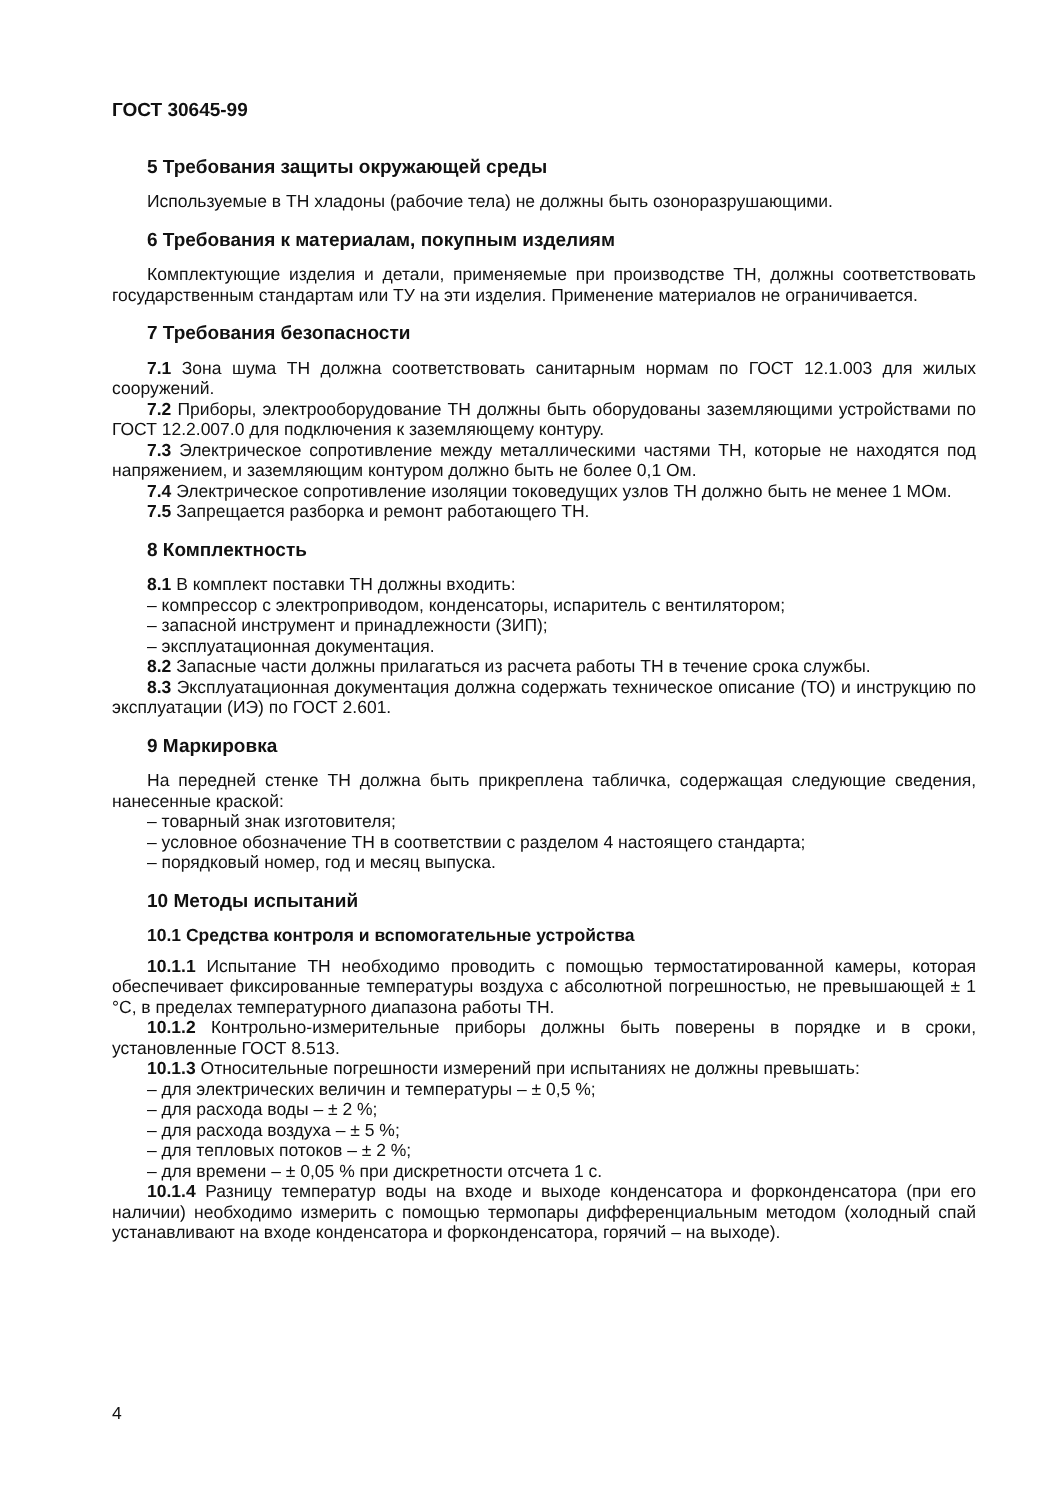ГОСТ 30645-99
5 Требования защиты окружающей среды
Используемые в ТН хладоны (рабочие тела) не должны быть озоноразрушающими.
6 Требования к материалам, покупным изделиям
Комплектующие изделия и детали, применяемые при производстве ТН, должны соответствовать государственным стандартам или ТУ на эти изделия. Применение материалов не ограничивается.
7 Требования безопасности
7.1 Зона шума ТН должна соответствовать санитарным нормам по ГОСТ 12.1.003 для жилых сооружений.
7.2 Приборы, электрооборудование ТН должны быть оборудованы заземляющими устройствами по ГОСТ 12.2.007.0 для подключения к заземляющему контуру.
7.3 Электрическое сопротивление между металлическими частями ТН, которые не находятся под напряжением, и заземляющим контуром должно быть не более 0,1 Ом.
7.4 Электрическое сопротивление изоляции токоведущих узлов ТН должно быть не менее 1 МОм.
7.5 Запрещается разборка и ремонт работающего ТН.
8 Комплектность
8.1 В комплект поставки ТН должны входить:
– компрессор с электроприводом, конденсаторы, испаритель с вентилятором;
– запасной инструмент и принадлежности (ЗИП);
– эксплуатационная документация.
8.2 Запасные части должны прилагаться из расчета работы ТН в течение срока службы.
8.3 Эксплуатационная документация должна содержать техническое описание (ТО) и инструкцию по эксплуатации (ИЭ) по ГОСТ 2.601.
9 Маркировка
На передней стенке ТН должна быть прикреплена табличка, содержащая следующие сведения, нанесенные краской:
– товарный знак изготовителя;
– условное обозначение ТН в соответствии с разделом 4 настоящего стандарта;
– порядковый номер, год и месяц выпуска.
10 Методы испытаний
10.1 Средства контроля и вспомогательные устройства
10.1.1 Испытание ТН необходимо проводить с помощью термостатированной камеры, которая обеспечивает фиксированные температуры воздуха с абсолютной погрешностью, не превышающей ± 1 °С, в пределах температурного диапазона работы ТН.
10.1.2 Контрольно-измерительные приборы должны быть поверены в порядке и в сроки, установленные ГОСТ 8.513.
10.1.3 Относительные погрешности измерений при испытаниях не должны превышать:
– для электрических величин и температуры – ± 0,5 %;
– для расхода воды – ± 2 %;
– для расхода воздуха – ± 5 %;
– для тепловых потоков – ± 2 %;
– для времени – ± 0,05 % при дискретности отсчета 1 с.
10.1.4 Разницу температур воды на входе и выходе конденсатора и форконденсатора (при его наличии) необходимо измерить с помощью термопары дифференциальным методом (холодный спай устанавливают на входе конденсатора и форконденсатора, горячий – на выходе).
4